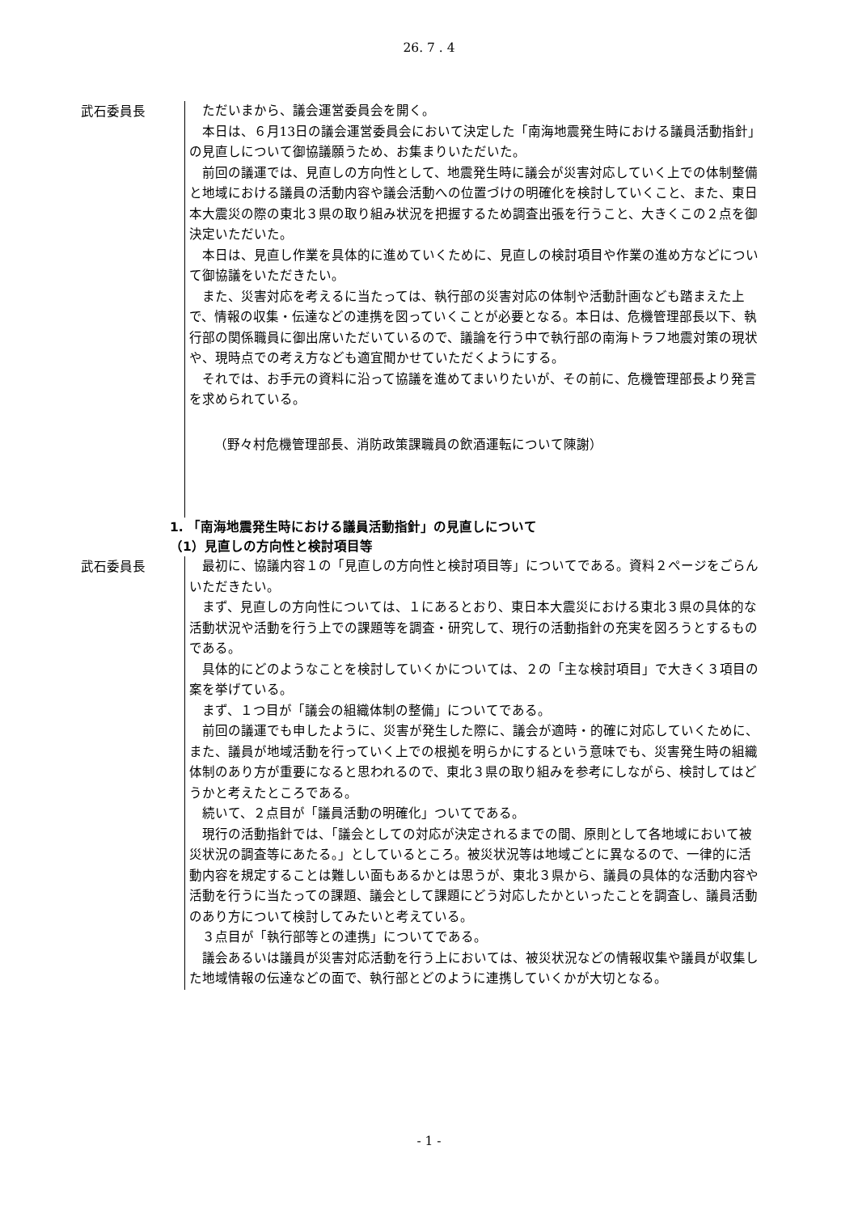26. 7 . 4
武石委員長
ただいまから、議会運営委員会を開く。
本日は、６月13日の議会運営委員会において決定した「南海地震発生時における議員活動指針」の見直しについて御協議願うため、お集まりいただいた。
前回の議運では、見直しの方向性として、地震発生時に議会が災害対応していく上での体制整備と地域における議員の活動内容や議会活動への位置づけの明確化を検討していくこと、また、東日本大震災の際の東北３県の取り組み状況を把握するため調査出張を行うこと、大きくこの２点を御決定いただいた。
本日は、見直し作業を具体的に進めていくために、見直しの検討項目や作業の進め方などについて御協議をいただきたい。
また、災害対応を考えるに当たっては、執行部の災害対応の体制や活動計画なども踏まえた上で、情報の収集・伝達などの連携を図っていくことが必要となる。本日は、危機管理部長以下、執行部の関係職員に御出席いただいているので、議論を行う中で執行部の南海トラフ地震対策の現状や、現時点での考え方なども適宜聞かせていただくようにする。
それでは、お手元の資料に沿って協議を進めてまいりたいが、その前に、危機管理部長より発言を求められている。
（野々村危機管理部長、消防政策課職員の飲酒運転について陳謝）
1. 「南海地震発生時における議員活動指針」の見直しについて
（1）見直しの方向性と検討項目等
武石委員長
最初に、協議内容１の「見直しの方向性と検討項目等」についてである。資料２ページをごらんいただきたい。
まず、見直しの方向性については、１にあるとおり、東日本大震災における東北３県の具体的な活動状況や活動を行う上での課題等を調査・研究して、現行の活動指針の充実を図ろうとするものである。
具体的にどのようなことを検討していくかについては、２の「主な検討項目」で大きく３項目の案を挙げている。
まず、１つ目が「議会の組織体制の整備」についてである。
前回の議運でも申したように、災害が発生した際に、議会が適時・的確に対応していくために、また、議員が地域活動を行っていく上での根拠を明らかにするという意味でも、災害発生時の組織体制のあり方が重要になると思われるので、東北３県の取り組みを参考にしながら、検討してはどうかと考えたところである。
続いて、２点目が「議員活動の明確化」ついてである。
現行の活動指針では、「議会としての対応が決定されるまでの間、原則として各地域において被災状況の調査等にあたる。」としているところ。被災状況等は地域ごとに異なるので、一律的に活動内容を規定することは難しい面もあるかとは思うが、東北３県から、議員の具体的な活動内容や活動を行うに当たっての課題、議会として課題にどう対応したかといったことを調査し、議員活動のあり方について検討してみたいと考えている。
３点目が「執行部等との連携」についてである。
議会あるいは議員が災害対応活動を行う上においては、被災状況などの情報収集や議員が収集した地域情報の伝達などの面で、執行部とどのように連携していくかが大切となる。
- 1 -